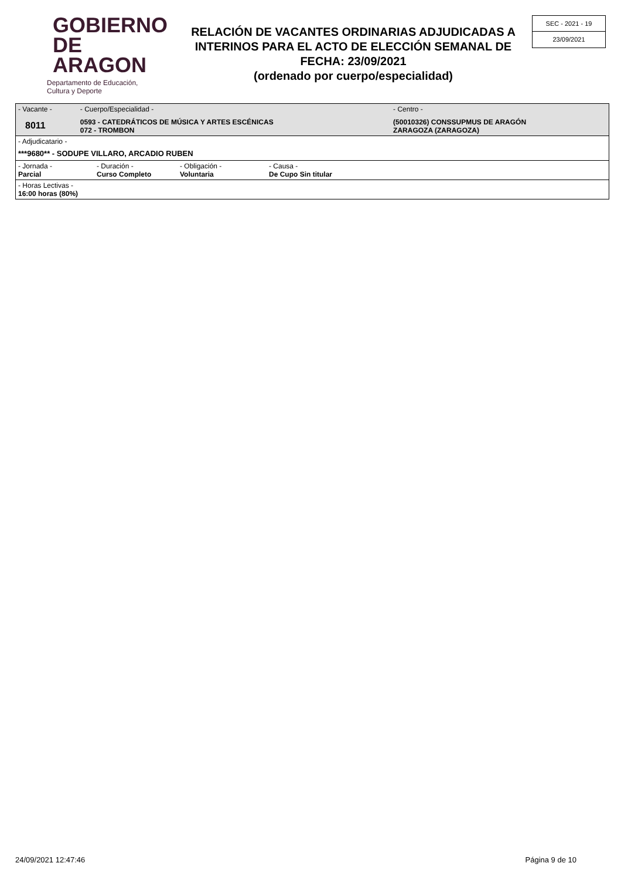GOBIERNO
DE ARAGON
Departamento de Educación,
Cultura y Deporte
RELACIÓN DE VACANTES ORDINARIAS ADJUDICADAS A INTERINOS PARA EL ACTO DE ELECCIÓN SEMANAL DE FECHA: 23/09/2021
(ordenado por cuerpo/especialidad)
SEC - 2021 - 19
23/09/2021
| - Vacante - 8011 | - Cuerpo/Especialidad - 0593 - CATEDRÁTICOS DE MÚSICA Y ARTES ESCÉNICAS 072 - TROMBON | - Centro - (50010326) CONSSUPMUS DE ARAGÓN ZARAGOZA (ZARAGOZA) |
| - Adjudicatario - ***9680** - SODUPE VILLARO, ARCADIO RUBEN | | |
| / - Jornada - Parcial / - Duración - Curso Completo / - Obligación - Voluntaria / - Causa - De Cupo Sin titular / | | |
| - Horas Lectivas - 16:00 horas (80%) | | |
24/09/2021 12:47:46 Página 9 de 10